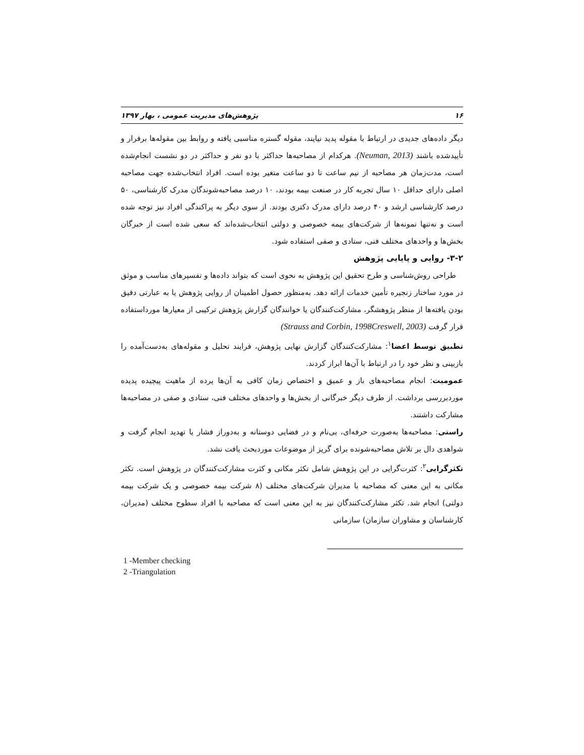۱۶ پژوهش‌های مدیریت عمومی ، بهار ۱۳۹۷
دیگر داده‌های جدیدی در ارتباط با مقوله پدید نیایند، مقوله گستره مناسبی یافته و روابط بین مقوله‌ها برقرار و تأییدشده باشند (Neuman, 2013). هرکدام از مصاحبه‌ها حداکثر با دو نفر و حداکثر در دو نشست انجام‌شده است، مدت‌زمان هر مصاحبه از نیم ساعت تا دو ساعت متغیر بوده است. افراد انتخاب‌شده جهت مصاحبه اصلی دارای حداقل ۱۰ سال تجربه کار در صنعت بیمه بودند، ۱۰ درصد مصاحبه‌شوندگان مدرک کارشناسی، ۵۰ درصد کارشناسی ارشد و ۴۰ درصد دارای مدرک دکتری بودند. از سوی دیگر به پراکندگی افراد نیز توجه شده است و نه‌تنها نمونه‌ها از شرکت‌های بیمه خصوصی و دولتی انتخاب‌شده‌اند که سعی شده است از خبرگان بخش‌ها و واحدهای مختلف فنی، ستادی و صفی استفاده شود.
۳-۲- روایی و پایایی پژوهش
طراحی روش‌شناسی و طرح تحقیق این پژوهش به نحوی است که بتواند داده‌ها و تفسیرهای مناسب و موثق در مورد ساختار زنجیره تأمین خدمات ارائه دهد. به‌منظور حصول اطمینان از روایی پژوهش یا به عبارتی دقیق بودن یافته‌ها از منظر پژوهشگر، مشارکت‌کنندگان یا خوانندگان گزارش پژوهش ترکیبی از معیارها مورداستفاده قرار گرفت (Strauss and Corbin, 1998Creswell, 2003)
تطبیق توسط اعضا<sup>۱</sup>: مشارکت‌کنندگان گزارش نهایی پژوهش، فرایند تحلیل و مقوله‌های به‌دست‌آمده را بازبینی و نظر خود را در ارتباط با آن‌ها ابراز کردند.
عمومیت: انجام مصاحبه‌های باز و عمیق و اختصاص زمان کافی به آن‌ها پرده از ماهیت پیچیده پدیده موردبررسی برداشت. از طرف دیگر خبرگانی از بخش‌ها و واحدهای مختلف فنی، ستادی و صفی در مصاحبه‌ها مشارکت داشتند.
راستی: مصاحبه‌ها به‌صورت حرفه‌ای، بی‌نام و در فضایی دوستانه و به‌دوراز فشار یا تهدید انجام گرفت و شواهدی دال بر تلاش مصاحبه‌شونده برای گریز از موضوعات موردبحث یافت نشد.
تکثرگرایی<sup>۲</sup>: کثرت‌گرایی در این پژوهش شامل تکثر مکانی و کثرت مشارکت‌کنندگان در پژوهش است. تکثر مکانی به این معنی که مصاحبه با مدیران شرکت‌های مختلف (۸ شرکت بیمه خصوصی و یک شرکت بیمه دولتی) انجام شد. تکثر مشارکت‌کنندگان نیز به این معنی است که مصاحبه با افراد سطوح مختلف (مدیران، کارشناسان و مشاوران سازمان) سازمانی
1 -Member checking
2 -Triangulation